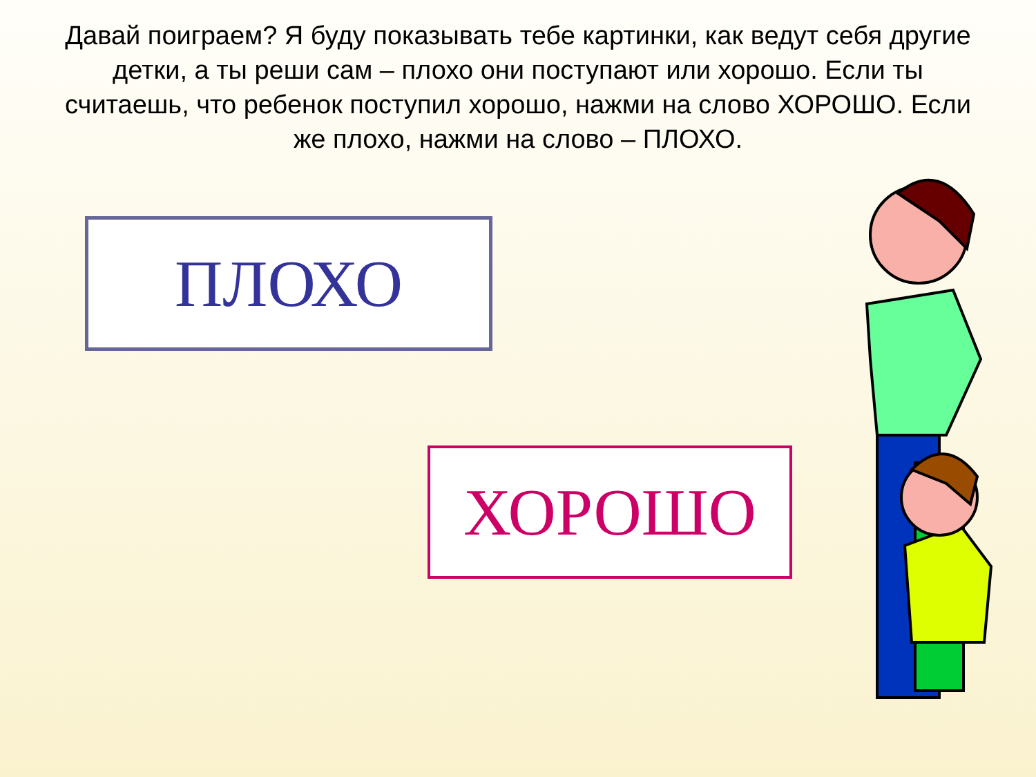Давай поиграем? Я буду показывать тебе картинки, как ведут себя другие детки, а ты реши сам – плохо они поступают или хорошо. Если ты считаешь, что ребенок поступил хорошо, нажми на слово ХОРОШО. Если же плохо, нажми на слово – ПЛОХО.
ПЛОХО
ХОРОШО